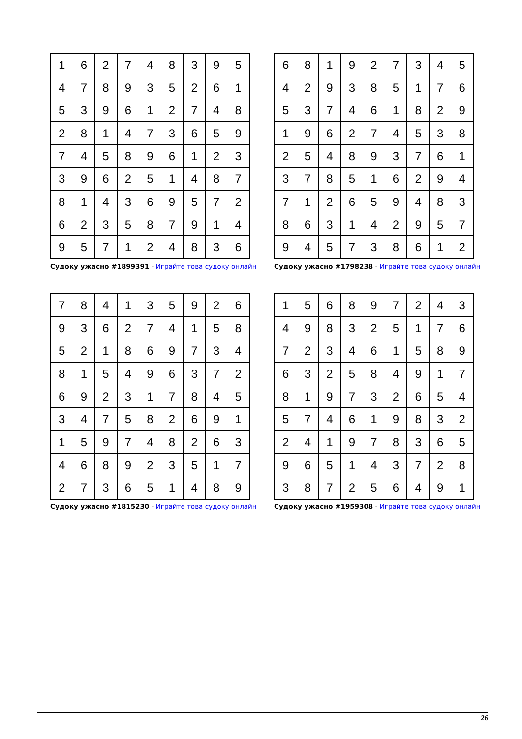| 1 | 6 | 2 | 7 | 4 | 8 | 3 | 9 | 5 |
| 4 | 7 | 8 | 9 | 3 | 5 | 2 | 6 | 1 |
| 5 | 3 | 9 | 6 | 1 | 2 | 7 | 4 | 8 |
| 2 | 8 | 1 | 4 | 7 | 3 | 6 | 5 | 9 |
| 7 | 4 | 5 | 8 | 9 | 6 | 1 | 2 | 3 |
| 3 | 9 | 6 | 2 | 5 | 1 | 4 | 8 | 7 |
| 8 | 1 | 4 | 3 | 6 | 9 | 5 | 7 | 2 |
| 6 | 2 | 3 | 5 | 8 | 7 | 9 | 1 | 4 |
| 9 | 5 | 7 | 1 | 2 | 4 | 8 | 3 | 6 |
Судоку ужасно #1899391 - Играйте това судоку онлайн
| 6 | 8 | 1 | 9 | 2 | 7 | 3 | 4 | 5 |
| 4 | 2 | 9 | 3 | 8 | 5 | 1 | 7 | 6 |
| 5 | 3 | 7 | 4 | 6 | 1 | 8 | 2 | 9 |
| 1 | 9 | 6 | 2 | 7 | 4 | 5 | 3 | 8 |
| 2 | 5 | 4 | 8 | 9 | 3 | 7 | 6 | 1 |
| 3 | 7 | 8 | 5 | 1 | 6 | 2 | 9 | 4 |
| 7 | 1 | 2 | 6 | 5 | 9 | 4 | 8 | 3 |
| 8 | 6 | 3 | 1 | 4 | 2 | 9 | 5 | 7 |
| 9 | 4 | 5 | 7 | 3 | 8 | 6 | 1 | 2 |
Судоку ужасно #1798238 - Играйте това судоку онлайн
| 7 | 8 | 4 | 1 | 3 | 5 | 9 | 2 | 6 |
| 9 | 3 | 6 | 2 | 7 | 4 | 1 | 5 | 8 |
| 5 | 2 | 1 | 8 | 6 | 9 | 7 | 3 | 4 |
| 8 | 1 | 5 | 4 | 9 | 6 | 3 | 7 | 2 |
| 6 | 9 | 2 | 3 | 1 | 7 | 8 | 4 | 5 |
| 3 | 4 | 7 | 5 | 8 | 2 | 6 | 9 | 1 |
| 1 | 5 | 9 | 7 | 4 | 8 | 2 | 6 | 3 |
| 4 | 6 | 8 | 9 | 2 | 3 | 5 | 1 | 7 |
| 2 | 7 | 3 | 6 | 5 | 1 | 4 | 8 | 9 |
Судоку ужасно #1815230 - Играйте това судоку онлайн
| 1 | 5 | 6 | 8 | 9 | 7 | 2 | 4 | 3 |
| 4 | 9 | 8 | 3 | 2 | 5 | 1 | 7 | 6 |
| 7 | 2 | 3 | 4 | 6 | 1 | 5 | 8 | 9 |
| 6 | 3 | 2 | 5 | 8 | 4 | 9 | 1 | 7 |
| 8 | 1 | 9 | 7 | 3 | 2 | 6 | 5 | 4 |
| 5 | 7 | 4 | 6 | 1 | 9 | 8 | 3 | 2 |
| 2 | 4 | 1 | 9 | 7 | 8 | 3 | 6 | 5 |
| 9 | 6 | 5 | 1 | 4 | 3 | 7 | 2 | 8 |
| 3 | 8 | 7 | 2 | 5 | 6 | 4 | 9 | 1 |
Судоку ужасно #1959308 - Играйте това судоку онлайн
26